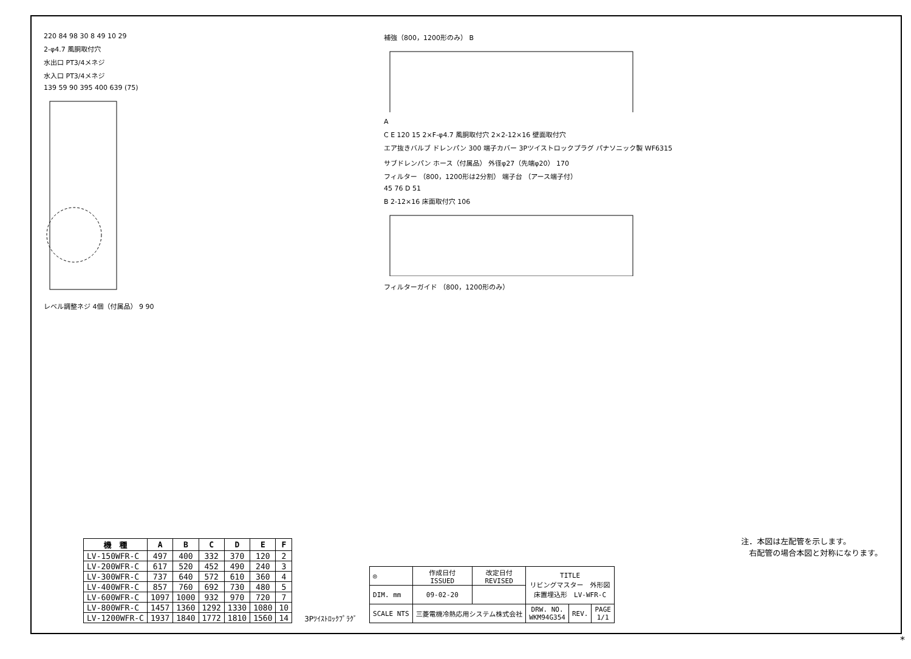220 84 98 30 8 49 10 29
2-φ4.7 風胴取付穴
水出口 PT3/4メネジ
水入口 PT3/4メネジ
139 59 90 395 400 639 (75)
レベル調整ネジ 4個（付属品） 9 90
補強（800，1200形のみ） B
A
C E 120 15 2×F-φ4.7 風胴取付穴 2×2-12×16 壁面取付穴
エア抜きバルブ ドレンパン 300 端子カバー 3Pツイストロックプラグ パナソニック製 WF6315
サブドレンパン ホース（付属品） 外径φ27（先端φ20） 170
フィルター （800，1200形は2分割） 端子台 （アース端子付）
45 76 D 51
B 2-12×16 床面取付穴 106
フィルターガイド （800，1200形のみ）
注．本図は左配管を示します。
　右配管の場合本図と対称になります。
| 機 種 | A | B | C | D | E | F |
| --- | --- | --- | --- | --- | --- | --- |
| LV-150WFR-C | 497 | 400 | 332 | 370 | 120 | 2 |
| LV-200WFR-C | 617 | 520 | 452 | 490 | 240 | 3 |
| LV-300WFR-C | 737 | 640 | 572 | 610 | 360 | 4 |
| LV-400WFR-C | 857 | 760 | 692 | 730 | 480 | 5 |
| LV-600WFR-C | 1097 | 1000 | 932 | 970 | 720 | 7 |
| LV-800WFR-C | 1457 | 1360 | 1292 | 1330 | 1080 | 10 |
| LV-1200WFR-C | 1937 | 1840 | 1772 | 1810 | 1560 | 14 |
3Pﾂｲｽﾄﾛｯｸﾌﾟﾗｸﾞ
| ◎ | 作成日付 ISSUED | 改定日付 REVISED | TITLE リビングマスター 外形図 床置埋込形 LV-WFR-C | | |
| DIM. mm | 09-02-20 | | | | |
| SCALE NTS | 三菱電機冷熱応用システム株式会社 | | DRW. NO. WKM94G354 | REV. | PAGE 1/1 |
*